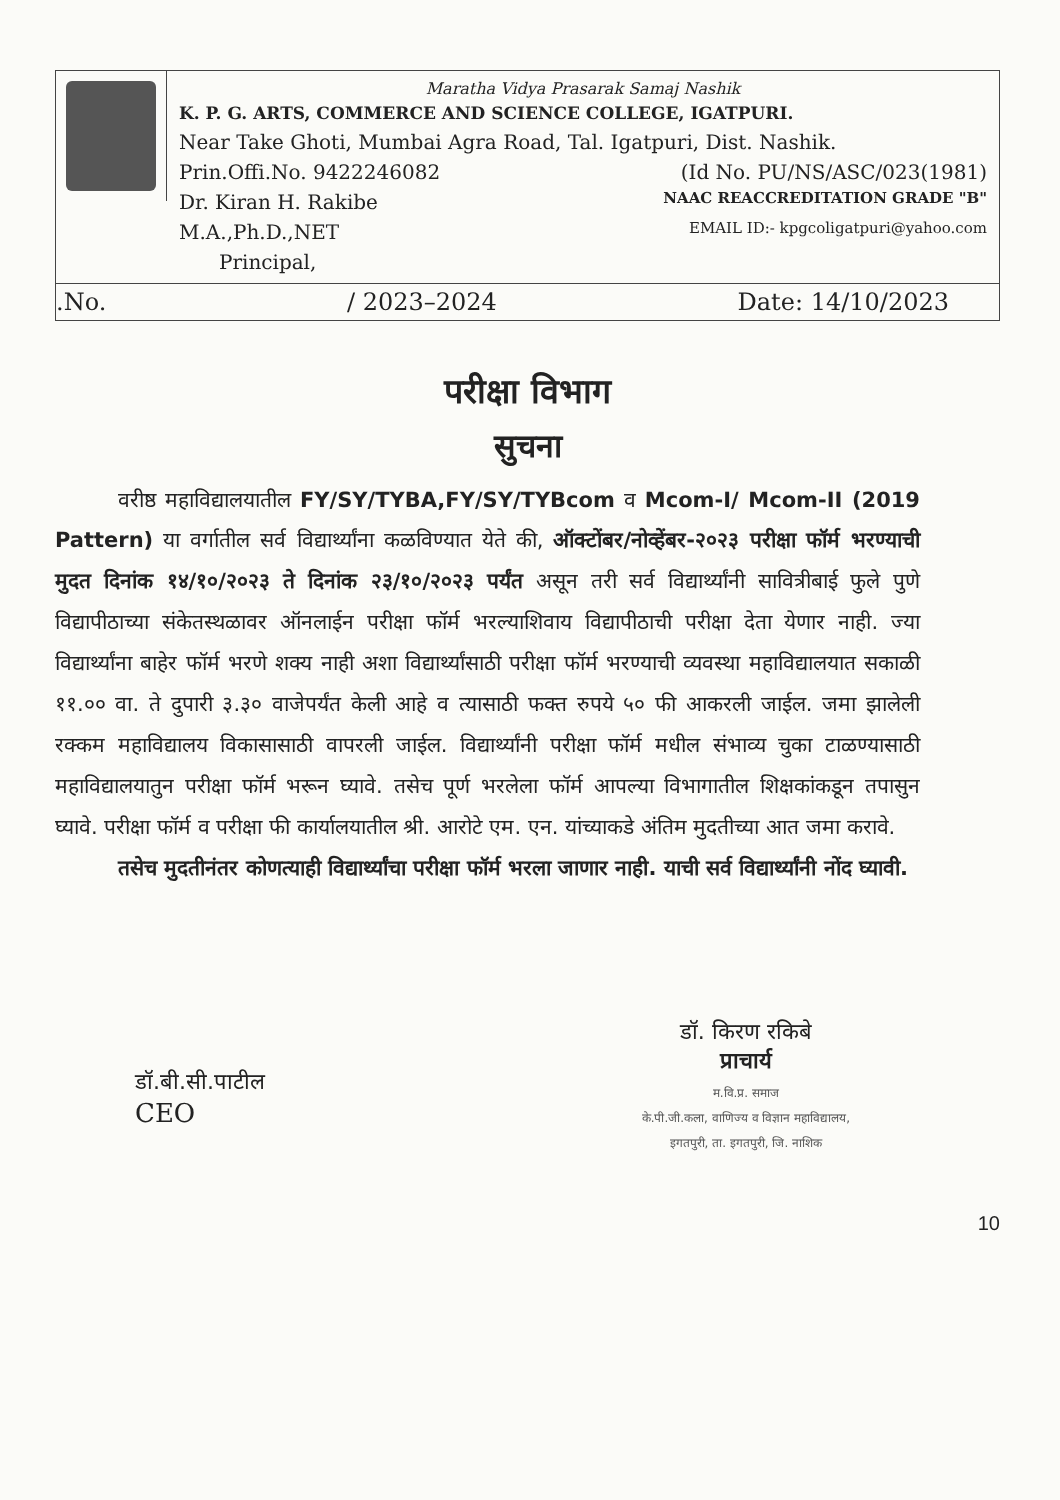Maratha Vidya Prasarak Samaj Nashik
K. P. G. ARTS, COMMERCE AND SCIENCE COLLEGE, IGATPURI.
Near Take Ghoti, Mumbai Agra Road, Tal. Igatpuri, Dist. Nashik.
Prin.Offi.No. 9422246082 (Id No. PU/NS/ASC/023(1981)
Dr. Kiran H. Rakibe NAAC REACCREDITATION GRADE "B"
M.A.,Ph.D.,NET EMAIL ID:- kpgcoligatpuri@yahoo.com
Principal,
.No. / 2023–2024 Date: 14/10/2023
परीक्षा विभाग
सुचना
   वरीष्ठ महाविद्यालयातील FY/SY/TYBA,FY/SY/TYBcom व Mcom-I/ Mcom-II (2019 Pattern) या वर्गातील सर्व विद्यार्थ्यांना कळविण्यात येते की, ऑक्टोंबर/नोव्हेंबर-२०२३ परीक्षा फॉर्म भरण्याची मुदत दिनांक १४/१०/२०२३ ते दिनांक २३/१०/२०२३ पर्यंत असून तरी सर्व विद्यार्थ्यांनी सावित्रीबाई फुले पुणे विद्यापीठाच्या संकेतस्थळावर ऑनलाईन परीक्षा फॉर्म भरल्याशिवाय विद्यापीठाची परीक्षा देता येणार नाही. ज्या विद्यार्थ्यांना बाहेर फॉर्म भरणे शक्य नाही अशा विद्यार्थ्यांसाठी परीक्षा फॉर्म भरण्याची व्यवस्था महाविद्यालयात सकाळी ११.०० वा. ते दुपारी ३.३० वाजेपर्यंत केली आहे व त्यासाठी फक्त रुपये ५० फी आकरली जाईल. जमा झालेली रक्कम महाविद्यालय विकासासाठी वापरली जाईल. विद्यार्थ्यांनी परीक्षा फॉर्म मधील संभाव्य चुका टाळण्यासाठी महाविद्यालयातुन परीक्षा फॉर्म भरून घ्यावे. तसेच पूर्ण भरलेला फॉर्म आपल्या विभागातील शिक्षकांकडून तपासुन घ्यावे. परीक्षा फॉर्म व परीक्षा फी कार्यालयातील श्री. आरोटे एम. एन. यांच्याकडे अंतिम मुदतीच्या आत जमा करावे.
   तसेच मुदतीनंतर कोणत्याही विद्यार्थ्यांचा परीक्षा फॉर्म भरला जाणार नाही. याची सर्व विद्यार्थ्यांनी नोंद घ्यावी.
डॉ.बी.सी.पाटील
CEO
डॉ. किरण रकिबे
प्राचार्य
म.वि.प्र. समाज
के.पी.जी.कला, वाणिज्य व विज्ञान महाविद्यालय,
इगतपुरी, ता. इगतपुरी, जि. नाशिक
10